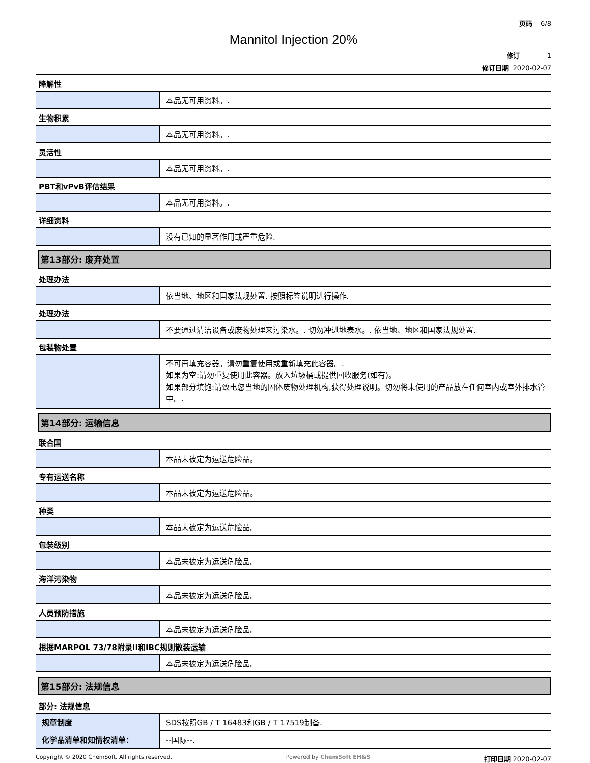页码 6/8
Mannitol Injection 20%
修订 1
修订日期 2020-02-07
降解性
| | 本品无可用资料。. |
生物积累
| | 本品无可用资料。. |
灵活性
| | 本品无可用资料。. |
PBT和vPvB评估结果
| | 本品无可用资料。. |
详细资料
| | 没有已知的显著作用或严重危险. |
第13部分: 废弃处置
处理办法
| | 依当地、地区和国家法规处置. 按照标签说明进行操作. |
处理办法
| | 不要通过清洁设备或废物处理来污染水。. 切勿冲进地表水。. 依当地、地区和国家法规处置. |
包装物处置
| | 不可再填充容器。请勿重复使用或重新填充此容器。. 如果为空:请勿重复使用此容器。放入垃圾桶或提供回收服务(如有)。 如果部分填饱:请致电您当地的固体废物处理机构,获得处理说明。切勿将未使用的产品放在任何室内或室外排水管中。. |
第14部分: 运输信息
联合国
| | 本品未被定为运送危险品。 |
专有运送名称
| | 本品未被定为运送危险品。 |
种类
| | 本品未被定为运送危险品。 |
包装级别
| | 本品未被定为运送危险品。 |
海洋污染物
| | 本品未被定为运送危险品。 |
人员预防措施
| | 本品未被定为运送危险品。 |
根据MARPOL 73/78附录II和IBC规则散装运输
| | 本品未被定为运送危险品。 |
第15部分: 法规信息
部分: 法规信息
| 规章制度 | SDS按照GB / T 16483和GB / T 17519制备. |
| 化学品清单和知情权清单： | --国际--. |
Copyright © 2020 ChemSoft. All rights reserved. Powered by ChemSoft EH&S 打印日期 2020-02-07